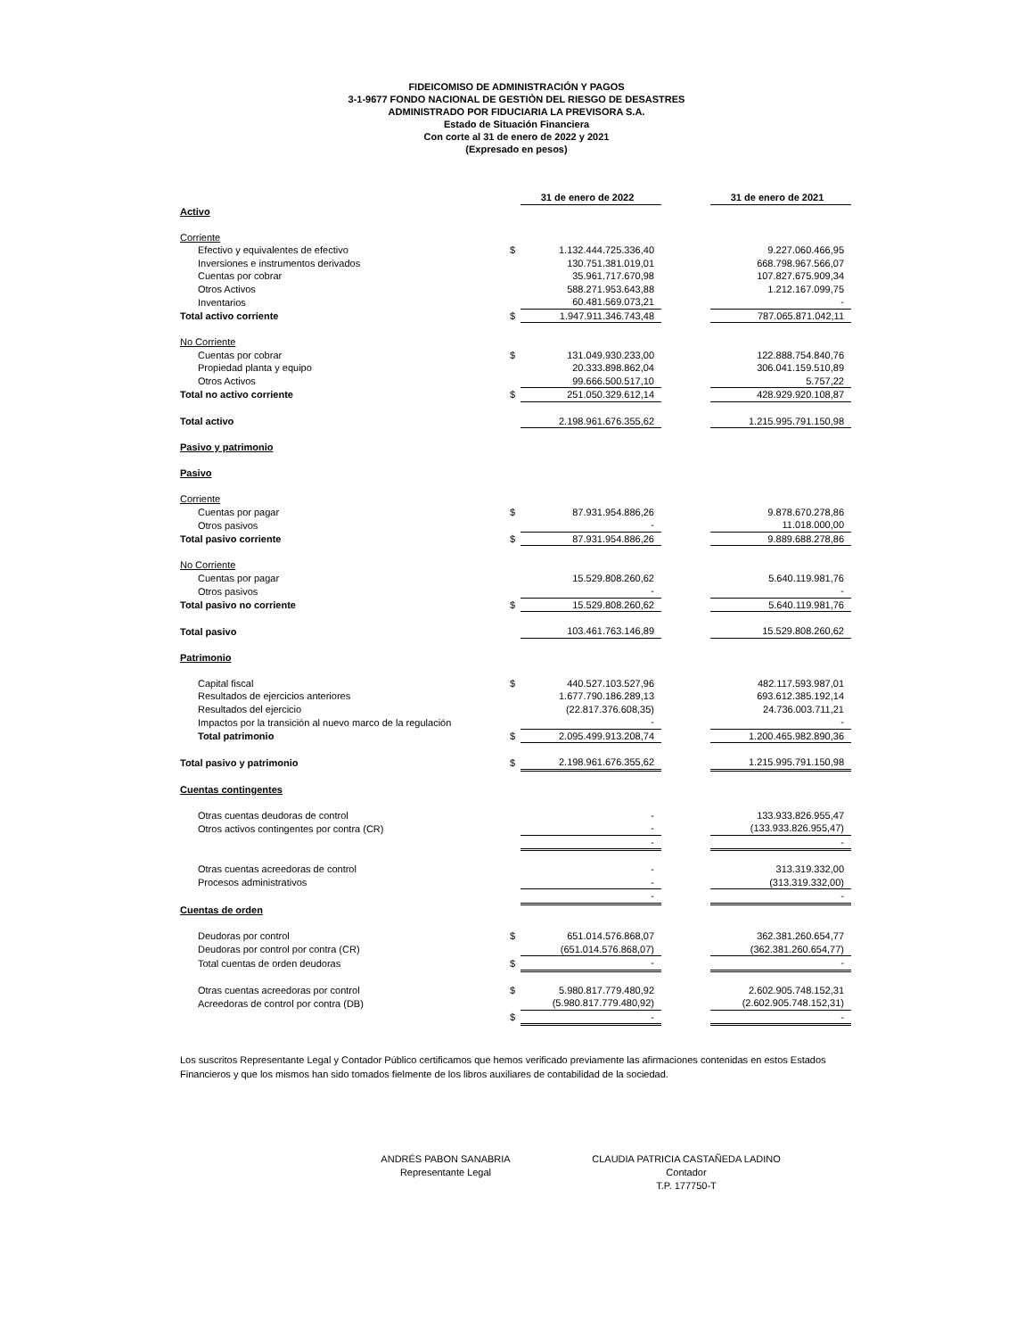FIDEICOMISO DE ADMINISTRACIÓN Y PAGOS
3-1-9677 FONDO NACIONAL DE GESTIÒN DEL RIESGO DE DESASTRES
ADMINISTRADO POR FIDUCIARIA LA PREVISORA S.A.
Estado de Situación Financiera
Con corte al 31 de enero de 2022 y 2021
(Expresado en pesos)
| | | 31 de enero de 2022 | | 31 de enero de 2021 |
| Activo | | | | |
| Corriente | | | | |
| Efectivo y equivalentes de efectivo | $ | 1.132.444.725.336,40 | | 9.227.060.466,95 |
| Inversiones e instrumentos derivados | | 130.751.381.019,01 | | 668.798.967.566,07 |
| Cuentas por cobrar | | 35.961.717.670,98 | | 107.827.675.909,34 |
| Otros Activos | | 588.271.953.643,88 | | 1.212.167.099,75 |
| Inventarios | | 60.481.569.073,21 | | - |
| Total activo corriente | $ | 1.947.911.346.743,48 | | 787.065.871.042,11 |
| No Corriente | | | | |
| Cuentas por cobrar | $ | 131.049.930.233,00 | | 122.888.754.840,76 |
| Propiedad planta y equipo | | 20.333.898.862,04 | | 306.041.159.510,89 |
| Otros Activos | | 99.666.500.517,10 | | 5.757,22 |
| Total no activo corriente | $ | 251.050.329.612,14 | | 428.929.920.108,87 |
| Total activo | | 2.198.961.676.355,62 | | 1.215.995.791.150,98 |
| Pasivo y patrimonio | | | | |
| Pasivo | | | | |
| Corriente | | | | |
| Cuentas por pagar | $ | 87.931.954.886,26 | | 9.878.670.278,86 |
| Otros pasivos | | - | | 11.018.000,00 |
| Total pasivo corriente | $ | 87.931.954.886,26 | | 9.889.688.278,86 |
| No Corriente | | | | |
| Cuentas por pagar | | 15.529.808.260,62 | | 5.640.119.981,76 |
| Otros pasivos | | - | | - |
| Total pasivo no corriente | $ | 15.529.808.260,62 | | 5.640.119.981,76 |
| Total pasivo | | 103.461.763.146,89 | | 15.529.808.260,62 |
| Patrimonio | | | | |
| Capital fiscal | $ | 440.527.103.527,96 | | 482.117.593.987,01 |
| Resultados de ejercicios anteriores | | 1.677.790.186.289,13 | | 693.612.385.192,14 |
| Resultados del ejercicio | | (22.817.376.608,35) | | 24.736.003.711,21 |
| Impactos por la transición al nuevo marco de la regulación | | - | | - |
| Total patrimonio | $ | 2.095.499.913.208,74 | | 1.200.465.982.890,36 |
| Total pasivo y patrimonio | $ | 2.198.961.676.355,62 | | 1.215.995.791.150,98 |
| Cuentas contingentes | | | | |
| Otras cuentas deudoras de control | | - | | 133.933.826.955,47 |
| Otros activos contingentes por contra (CR) | | - | | (133.933.826.955,47) |
| | | - | | - |
| Otras cuentas acreedoras de control | | - | | 313.319.332,00 |
| Procesos administrativos | | - | | (313.319.332,00) |
| | | - | | - |
| Cuentas de orden | | | | |
| Deudoras por control | $ | 651.014.576.868,07 | | 362.381.260.654,77 |
| Deudoras por control por contra (CR) | | (651.014.576.868,07) | | (362.381.260.654,77) |
| Total cuentas de orden deudoras | $ | - | | - |
| Otras cuentas acreedoras por control | $ | 5.980.817.779.480,92 | | 2.602.905.748.152,31 |
| Acreedoras de control por contra (DB) | | (5.980.817.779.480,92) | | (2.602.905.748.152,31) |
| | $ | - | | - |
Los suscritos Representante Legal y Contador Público certificamos que hemos verificado previamente las afirmaciones contenidas en estos Estados Financieros y que los mismos han sido tomados fielmente de los libros auxiliares de contabilidad de la sociedad.
ANDRÉS PABON SANABRIA
Representante Legal
CLAUDIA PATRICIA CASTAÑEDA LADINO
Contador
T.P. 177750-T